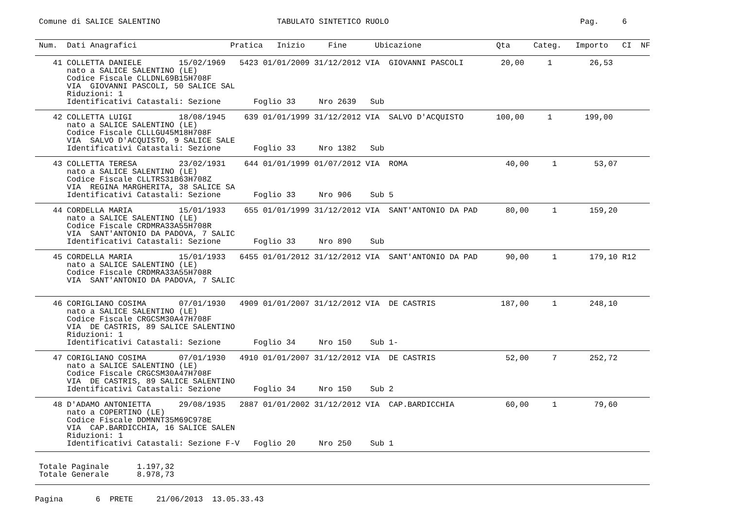Comune di SALICE SALENTINO                         TABULATO SINTETICO RUOLO                                         Pag.     6
Num.  Dati Anagrafici                    Pratica   Inizio     Fine      Ubicazione                Qta     Categ.   Importo   CI  NF
   41 COLLETTA DANIELE        15/02/1969   5423 01/01/2009 31/12/2012 VIA  GIOVANNI PASCOLI        20,00     1        26,53
      nato a SALICE SALENTINO (LE)
      Codice Fiscale CLLDNL69B15H708F
      VIA  GIOVANNI PASCOLI, 50 SALICE SAL
      Riduzioni: 1
      Identificativi Catastali: Sezione       Foglio 33     Nro 2639   Sub
   42 COLLETTA LUIGI          18/08/1945    639 01/01/1999 31/12/2012 VIA  SALVO D'ACQUISTO       100,00     1       199,00
      nato a SALICE SALENTINO (LE)
      Codice Fiscale CLLLGU45M18H708F
      VIA  SALVO D'ACQUISTO, 9 SALICE SALE
      Identificativi Catastali: Sezione       Foglio 33     Nro 1382   Sub
   43 COLLETTA TERESA         23/02/1931    644 01/01/1999 01/07/2012 VIA  ROMA                     40,00     1        53,07
      nato a SALICE SALENTINO (LE)
      Codice Fiscale CLLTRS31B63H708Z
      VIA  REGINA MARGHERITA, 38 SALICE SA
      Identificativi Catastali: Sezione       Foglio 33     Nro 906    Sub 5
   44 CORDELLA MARIA          15/01/1933    655 01/01/1999 31/12/2012 VIA  SANT'ANTONIO DA PAD      80,00     1       159,20
      nato a SALICE SALENTINO (LE)
      Codice Fiscale CRDMRA33A55H708R
      VIA  SANT'ANTONIO DA PADOVA, 7 SALIC
      Identificativi Catastali: Sezione       Foglio 33     Nro 890    Sub
   45 CORDELLA MARIA          15/01/1933   6455 01/01/2012 31/12/2012 VIA  SANT'ANTONIO DA PAD      90,00     1       179,10 R12
      nato a SALICE SALENTINO (LE)
      Codice Fiscale CRDMRA33A55H708R
      VIA  SANT'ANTONIO DA PADOVA, 7 SALIC
 
   46 CORIGLIANO COSIMA       07/01/1930   4909 01/01/2007 31/12/2012 VIA  DE CASTRIS              187,00     1       248,10
      nato a SALICE SALENTINO (LE)
      Codice Fiscale CRGCSM30A47H708F
      VIA  DE CASTRIS, 89 SALICE SALENTINO
      Riduzioni: 1
      Identificativi Catastali: Sezione       Foglio 34     Nro 150    Sub 1-
   47 CORIGLIANO COSIMA       07/01/1930   4910 01/01/2007 31/12/2012 VIA  DE CASTRIS               52,00     7       252,72
      nato a SALICE SALENTINO (LE)
      Codice Fiscale CRGCSM30A47H708F
      VIA  DE CASTRIS, 89 SALICE SALENTINO
      Identificativi Catastali: Sezione       Foglio 34     Nro 150    Sub 2
   48 D'ADAMO ANTONIETTA      29/08/1935   2887 01/01/2002 31/12/2012 VIA  CAP.BARDICCHIA           60,00     1        79,60
      nato a COPERTINO (LE)
      Codice Fiscale DDMNNT35M69C978E
      VIA  CAP.BARDICCHIA, 16 SALICE SALEN
      Riduzioni: 1
      Identificativi Catastali: Sezione F-V   Foglio 20     Nro 250    Sub 1
Totale Paginale      1.197,32
Totale Generale      8.978,73
Pagina       6  PRETE     21/06/2013  13.05.33.43